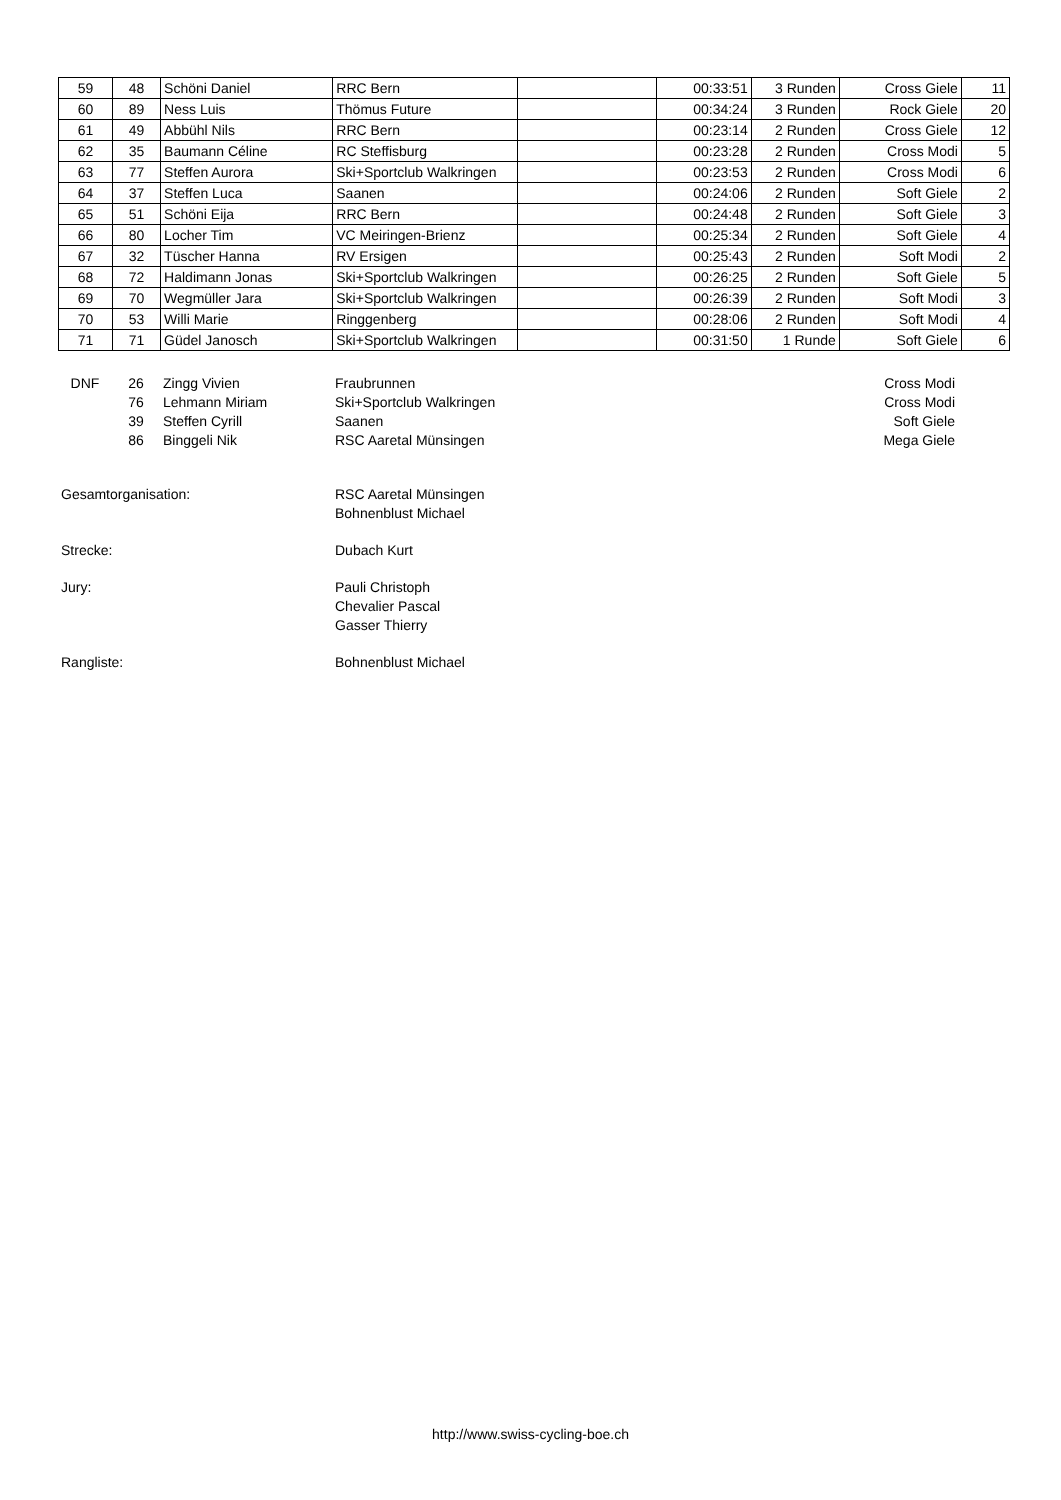| 59 | 48 | Schöni Daniel | RRC Bern | | 00:33:51 | 3 Runden | Cross Giele | 11 |
| 60 | 89 | Ness Luis | Thömus Future | | 00:34:24 | 3 Runden | Rock Giele | 20 |
| 61 | 49 | Abbühl Nils | RRC Bern | | 00:23:14 | 2 Runden | Cross Giele | 12 |
| 62 | 35 | Baumann Céline | RC Steffisburg | | 00:23:28 | 2 Runden | Cross Modi | 5 |
| 63 | 77 | Steffen Aurora | Ski+Sportclub Walkringen | | 00:23:53 | 2 Runden | Cross Modi | 6 |
| 64 | 37 | Steffen Luca | Saanen | | 00:24:06 | 2 Runden | Soft Giele | 2 |
| 65 | 51 | Schöni Eija | RRC Bern | | 00:24:48 | 2 Runden | Soft Giele | 3 |
| 66 | 80 | Locher Tim | VC Meiringen-Brienz | | 00:25:34 | 2 Runden | Soft Giele | 4 |
| 67 | 32 | Tüscher Hanna | RV Ersigen | | 00:25:43 | 2 Runden | Soft Modi | 2 |
| 68 | 72 | Haldimann Jonas | Ski+Sportclub Walkringen | | 00:26:25 | 2 Runden | Soft Giele | 5 |
| 69 | 70 | Wegmüller Jara | Ski+Sportclub Walkringen | | 00:26:39 | 2 Runden | Soft Modi | 3 |
| 70 | 53 | Willi Marie | Ringgenberg | | 00:28:06 | 2 Runden | Soft Modi | 4 |
| 71 | 71 | Güdel Janosch | Ski+Sportclub Walkringen | | 00:31:50 | 1 Runde | Soft Giele | 6 |
| DNF | 26 | Zingg Vivien | Fraubrunnen | Cross Modi |
| | 76 | Lehmann Miriam | Ski+Sportclub Walkringen | Cross Modi |
| | 39 | Steffen Cyrill | Saanen | Soft Giele |
| | 86 | Binggeli Nik | RSC Aaretal Münsingen | Mega Giele |
| Gesamtorganisation: | RSC Aaretal Münsingen Bohnenblust Michael |
| Strecke: | Dubach Kurt |
| Jury: | Pauli Christoph Chevalier Pascal Gasser Thierry |
| Rangliste: | Bohnenblust Michael |
http://www.swiss-cycling-boe.ch